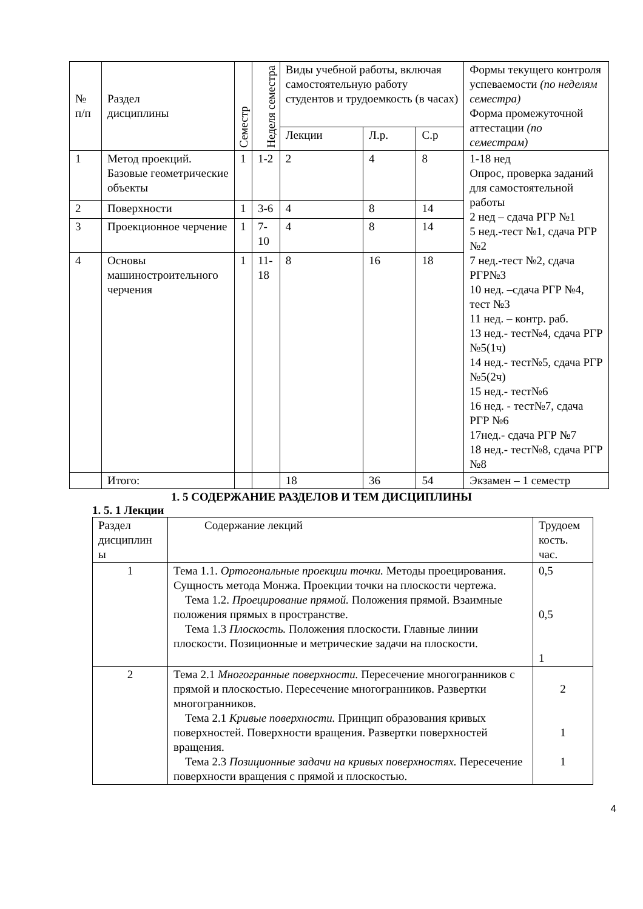| № п/п | Раздел дисциплины | Семестр | Неделя семестра | Виды учебной работы, включая самостоятельную работу студентов и трудоемкость (в часах) | | | Формы текущего контроля успеваемости (по неделям семестра) Форма промежуточной аттестации (по семестрам) |
| --- | --- | --- | --- | --- | --- | --- | --- |
| | | | | Лекции | Л.р. | С.р | |
| 1 | Метод проекций. Базовые геометрические объекты | 1 | 1-2 | 2 | 4 | 8 | 1-18 нед Опрос, проверка заданий для самостоятельной работы 2 нед – сдача РГР №1 5 нед.-тест №1, сдача РГР №2 7 нед.-тест №2, сдача РГР№3 10 нед. –сдача РГР №4, тест №3 11 нед. – контр. раб. 13 нед.- тест№4, сдача РГР №5(1ч) 14 нед.- тест№5, сдача РГР №5(2ч) 15 нед.- тест№6 16 нед. - тест№7, сдача РГР №6 17нед.- сдача РГР №7 18 нед.- тест№8, сдача РГР №8 |
| 2 | Поверхности | 1 | 3-6 | 4 | 8 | 14 | |
| 3 | Проекционное черчение | 1 | 7-10 | 4 | 8 | 14 | |
| 4 | Основы машиностроительного черчения | 1 | 11- 18 | 8 | 16 | 18 | |
| | Итого: | | | 18 | 36 | 54 | Экзамен – 1 семестр |
1. 5 СОДЕРЖАНИЕ РАЗДЕЛОВ И ТЕМ ДИСЦИПЛИНЫ
1. 5. 1 Лекции
| Раздел дисциплин ы | Содержание лекций | Трудоем кость. час. |
| --- | --- | --- |
| 1 | Тема 1.1. Ортогональные проекции точки. Методы проецирования. Сущность метода Монжа. Проекции точки на плоскости чертежа. Тема 1.2. Проецирование прямой. Положения прямой. Взаимные положения прямых в пространстве. Тема 1.3 Плоскость. Положения плоскости. Главные линии плоскости. Позиционные и метрические задачи на плоскости. | 0,5 0,5 1 |
| 2 | Тема 2.1 Многогранные поверхности. Пересечение многогранников с прямой и плоскостью. Пересечение многогранников. Развертки многогранников. Тема 2.1 Кривые поверхности. Принцип образования кривых поверхностей. Поверхности вращения. Развертки поверхностей вращения. Тема 2.3 Позиционные задачи на кривых поверхностях. Пересечение поверхности вращения с прямой и плоскостью. | 2 1 1 |
4